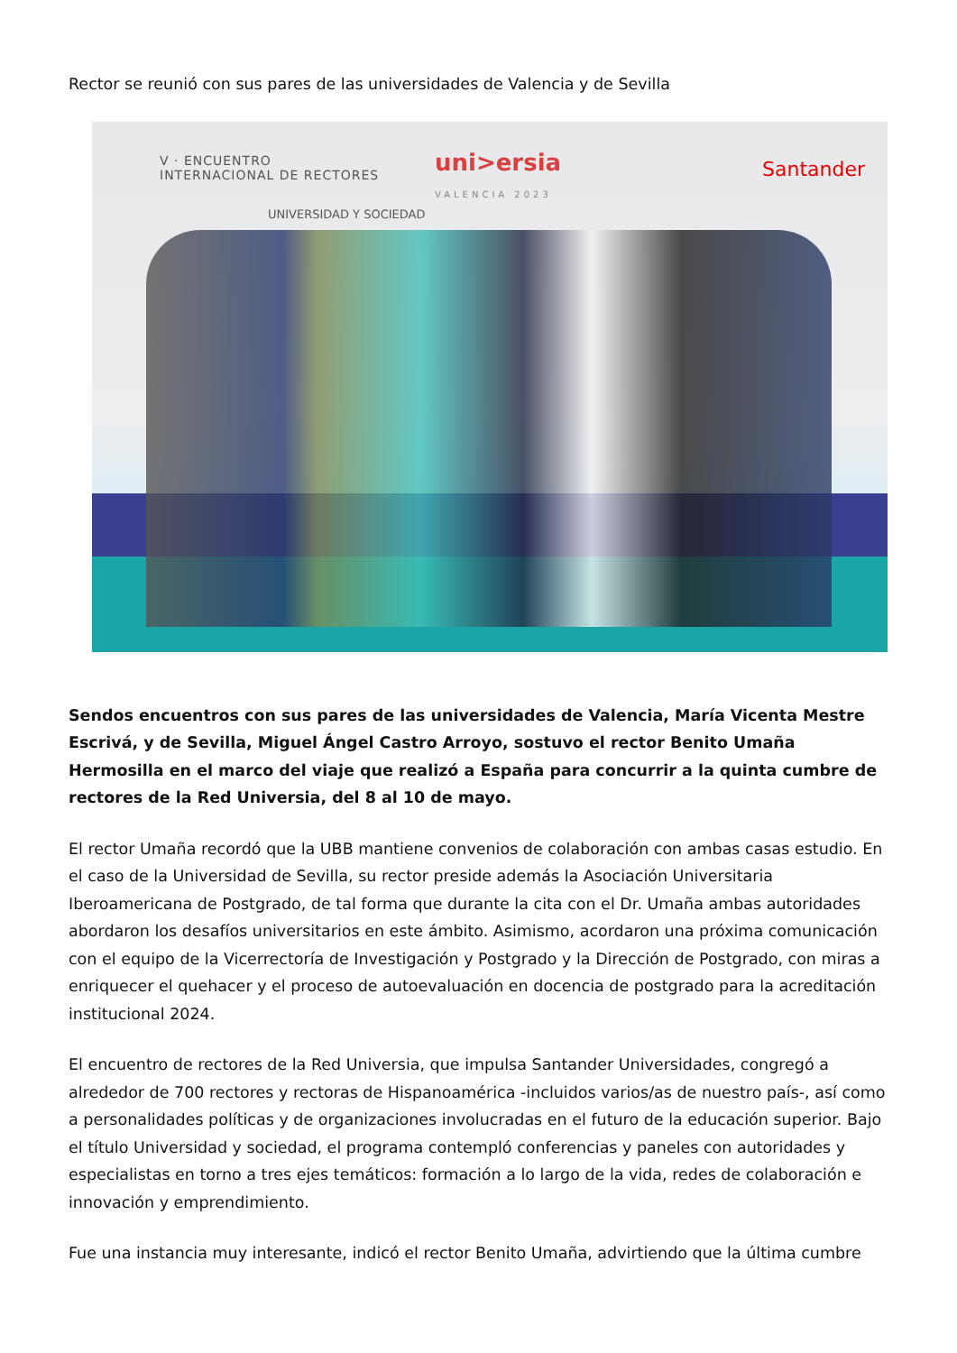Rector se reunió con sus pares de las universidades de Valencia y de Sevilla
V · ENCUENTRO
INTERNACIONAL DE RECTORES
uni>ersia
VALENCIA 2023
Santander
UNIVERSIDAD Y SOCIEDAD
Sendos encuentros con sus pares de las universidades de Valencia, María Vicenta Mestre Escrivá, y de Sevilla, Miguel Ángel Castro Arroyo, sostuvo el rector Benito Umaña Hermosilla en el marco del viaje que realizó a España para concurrir a la quinta cumbre de rectores de la Red Universia, del 8 al 10 de mayo.
El rector Umaña recordó que la UBB mantiene convenios de colaboración con ambas casas estudio. En el caso de la Universidad de Sevilla, su rector preside además la Asociación Universitaria Iberoamericana de Postgrado, de tal forma que durante la cita con el Dr. Umaña ambas autoridades abordaron los desafíos universitarios en este ámbito. Asimismo, acordaron una próxima comunicación con el equipo de la Vicerrectoría de Investigación y Postgrado y la Dirección de Postgrado, con miras a enriquecer el quehacer y el proceso de autoevaluación en docencia de postgrado para la acreditación institucional 2024.
El encuentro de rectores de la Red Universia, que impulsa Santander Universidades, congregó a alrededor de 700 rectores y rectoras de Hispanoamérica -incluidos varios/as de nuestro país-, así como a personalidades políticas y de organizaciones involucradas en el futuro de la educación superior. Bajo el título Universidad y sociedad, el programa contempló conferencias y paneles con autoridades y especialistas en torno a tres ejes temáticos: formación a lo largo de la vida, redes de colaboración e innovación y emprendimiento.
Fue una instancia muy interesante, indicó el rector Benito Umaña, advirtiendo que la última cumbre